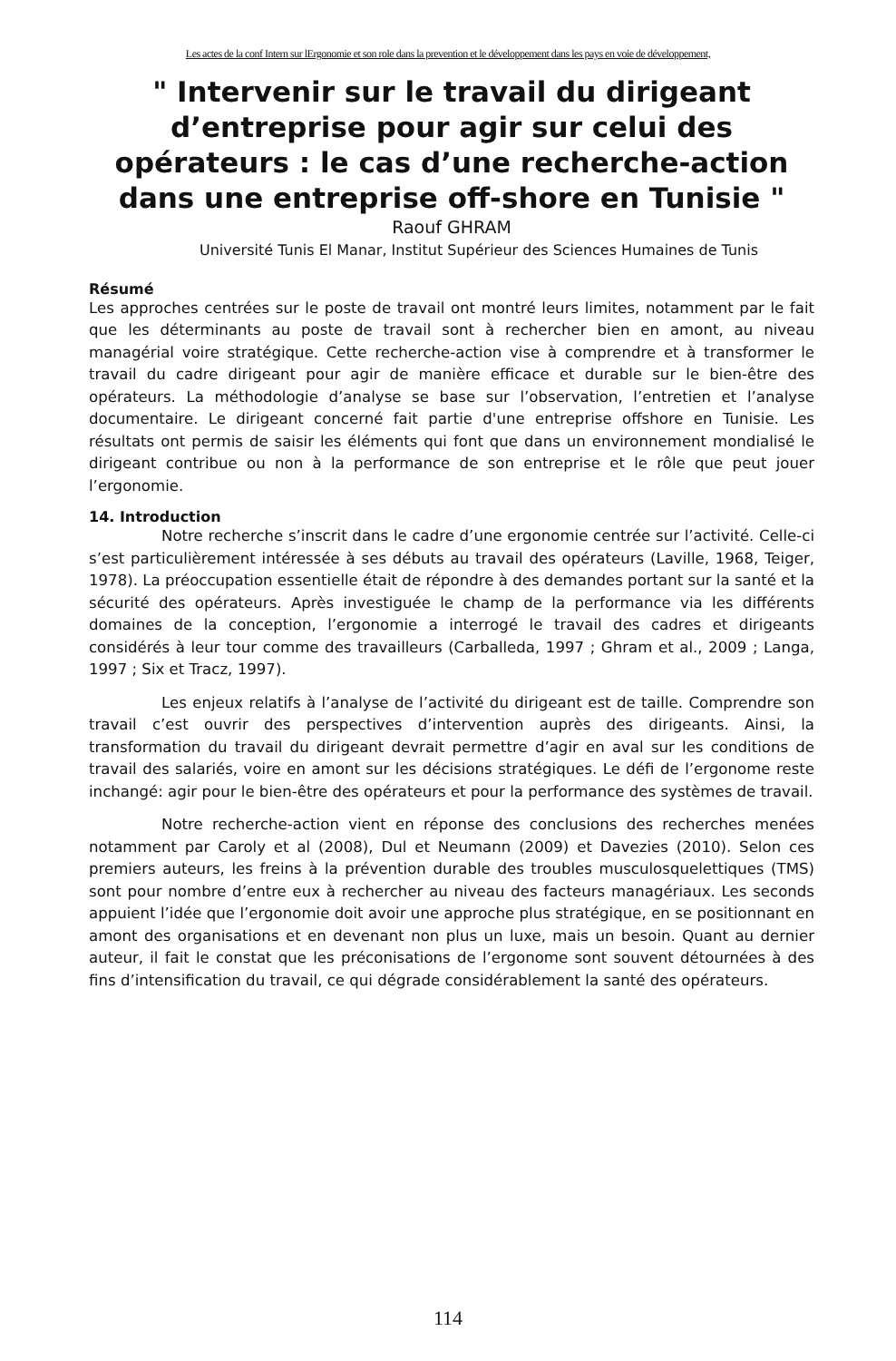Les actes de la conf Intern sur lErgonomie et son role dans la prevention et le développement dans les pays en voie de développement,
" Intervenir sur le travail du dirigeant d’entreprise pour agir sur celui des opérateurs : le cas d’une recherche-action dans une entreprise off-shore en Tunisie "
Raouf GHRAM
Université Tunis El Manar, Institut Supérieur des Sciences Humaines de Tunis
Résumé
Les approches centrées sur le poste de travail ont montré leurs limites, notamment par le fait que les déterminants au poste de travail sont à rechercher bien en amont, au niveau managérial voire stratégique. Cette recherche-action vise à comprendre et à transformer le travail du cadre dirigeant pour agir de manière efficace et durable sur le bien-être des opérateurs. La méthodologie d’analyse se base sur l’observation, l’entretien et l’analyse documentaire. Le dirigeant concerné fait partie d'une entreprise offshore en Tunisie. Les résultats ont permis de saisir les éléments qui font que dans un environnement mondialisé le dirigeant contribue ou non à la performance de son entreprise et le rôle que peut jouer l’ergonomie.
14. Introduction
Notre recherche s’inscrit dans le cadre d’une ergonomie centrée sur l’activité. Celle-ci s’est particulièrement intéressée à ses débuts au travail des opérateurs (Laville, 1968, Teiger, 1978). La préoccupation essentielle était de répondre à des demandes portant sur la santé et la sécurité des opérateurs. Après investiguée le champ de la performance via les différents domaines de la conception, l’ergonomie a interrogé le travail des cadres et dirigeants considérés à leur tour comme des travailleurs (Carballeda, 1997 ; Ghram et al., 2009 ; Langa, 1997 ; Six et Tracz, 1997).
Les enjeux relatifs à l’analyse de l’activité du dirigeant est de taille. Comprendre son travail c’est ouvrir des perspectives d’intervention auprès des dirigeants. Ainsi, la transformation du travail du dirigeant devrait permettre d’agir en aval sur les conditions de travail des salariés, voire en amont sur les décisions stratégiques. Le défi de l’ergonome reste inchangé: agir pour le bien-être des opérateurs et pour la performance des systèmes de travail.
Notre recherche-action vient en réponse des conclusions des recherches menées notamment par Caroly et al (2008), Dul et Neumann (2009) et Davezies (2010). Selon ces premiers auteurs, les freins à la prévention durable des troubles musculosquelettiques (TMS) sont pour nombre d’entre eux à rechercher au niveau des facteurs managériaux. Les seconds appuient l’idée que l’ergonomie doit avoir une approche plus stratégique, en se positionnant en amont des organisations et en devenant non plus un luxe, mais un besoin. Quant au dernier auteur, il fait le constat que les préconisations de l’ergonome sont souvent détournées à des fins d’intensification du travail, ce qui dégrade considérablement la santé des opérateurs.
114